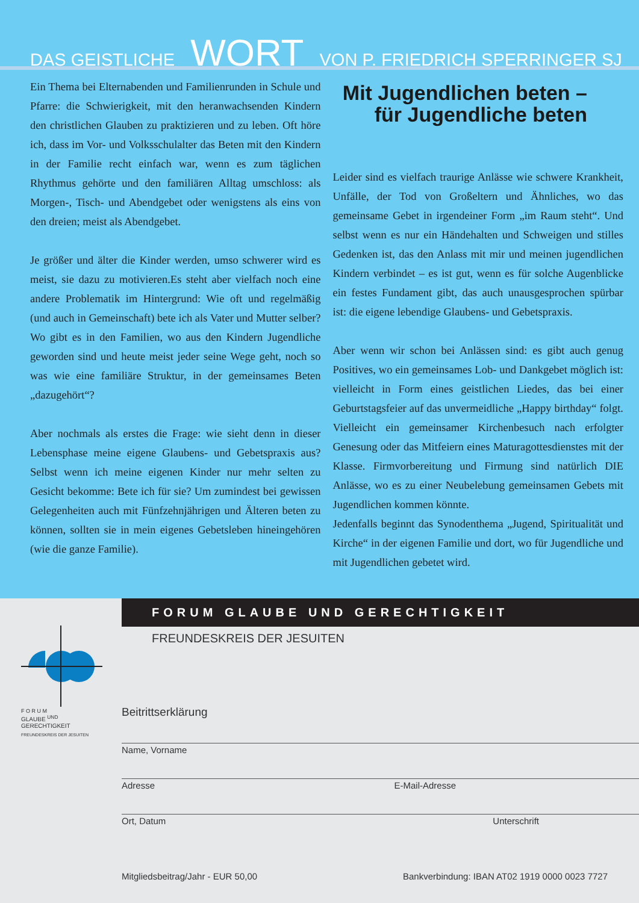DAS GEISTLICHE WORT VON P. FRIEDRICH SPERRINGER SJ
Ein Thema bei Elternabenden und Familienrunden in Schule und Pfarre: die Schwierigkeit, mit den heranwachsenden Kindern den christlichen Glauben zu praktizieren und zu leben. Oft höre ich, dass im Vor- und Volksschulalter das Beten mit den Kindern in der Familie recht einfach war, wenn es zum täglichen Rhythmus gehörte und den familiären Alltag umschloss: als Morgen-, Tisch- und Abendgebet oder wenigstens als eins von den dreien; meist als Abendgebet.
Je größer und älter die Kinder werden, umso schwerer wird es meist, sie dazu zu motivieren.Es steht aber vielfach noch eine andere Problematik im Hintergrund: Wie oft und regelmäßig (und auch in Gemeinschaft) bete ich als Vater und Mutter selber? Wo gibt es in den Familien, wo aus den Kindern Jugendliche geworden sind und heute meist jeder seine Wege geht, noch so was wie eine familiäre Struktur, in der gemeinsames Beten „dazugehört“?
Aber nochmals als erstes die Frage: wie sieht denn in dieser Lebensphase meine eigene Glaubens- und Gebetspraxis aus? Selbst wenn ich meine eigenen Kinder nur mehr selten zu Gesicht bekomme: Bete ich für sie? Um zumindest bei gewissen Gelegenheiten auch mit Fünfzehnjährigen und Älteren beten zu können, sollten sie in mein eigenes Gebetsleben hineingehören (wie die ganze Familie).
Mit Jugendlichen beten –
für Jugendliche beten
Leider sind es vielfach traurige Anlässe wie schwere Krankheit, Unfälle, der Tod von Großeltern und Ähnliches, wo das gemeinsame Gebet in irgendeiner Form „im Raum steht“. Und selbst wenn es nur ein Händehalten und Schweigen und stilles Gedenken ist, das den Anlass mit mir und meinen jugendlichen Kindern verbindet – es ist gut, wenn es für solche Augenblicke ein festes Fundament gibt, das auch unausgesprochen spürbar ist: die eigene lebendige Glaubens- und Gebetspraxis.
Aber wenn wir schon bei Anlässen sind: es gibt auch genug Positives, wo ein gemeinsames Lob- und Dankgebet möglich ist: vielleicht in Form eines geistlichen Liedes, das bei einer Geburtstagsfeier auf das unvermeidliche „Happy birthday“ folgt. Vielleicht ein gemeinsamer Kirchenbesuch nach erfolgter Genesung oder das Mitfeiern eines Maturagottesdienstes mit der Klasse. Firmvorbereitung und Firmung sind natürlich DIE Anlässe, wo es zu einer Neubelebung gemeinsamen Gebets mit Jugendlichen kommen könnte.
Jedenfalls beginnt das Synodenthema „Jugend, Spiritualität und Kirche“ in der eigenen Familie und dort, wo für Jugendliche und mit Jugendlichen gebetet wird.
FORUM GLAUBE UND GERECHTIGKEIT
FREUNDESKREIS DER JESUITEN
F O R U M
GLAUBE <sup>UND</sup> GERECHTIGKEIT
FREUNDESKREIS DER JESUITEN
Beitrittserklärung
Name, Vorname
Adresse E-Mail-Adresse
Ort, Datum Unterschrift
Mitgliedsbeitrag/Jahr - EUR 50,00 Bankverbindung: IBAN AT02 1919 0000 0023 7727